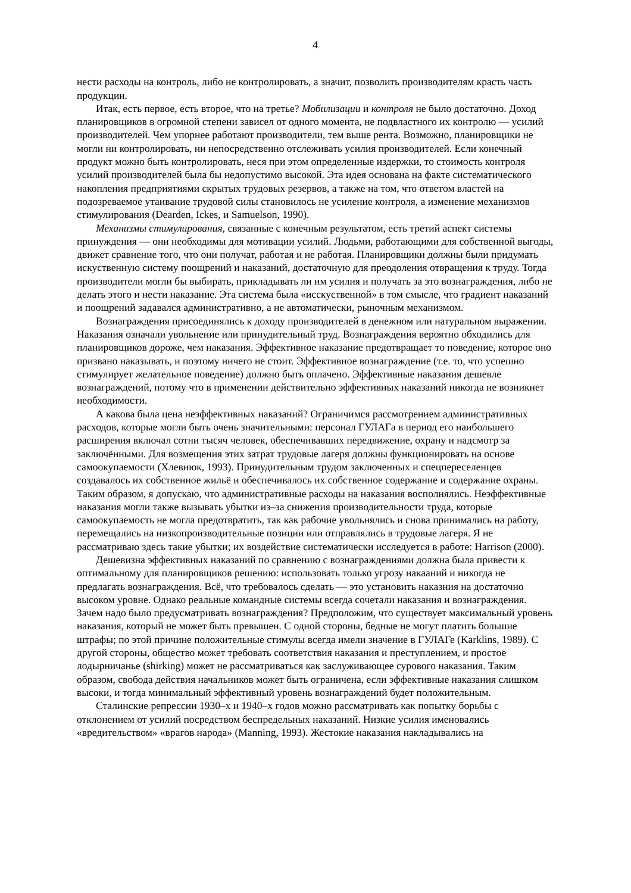4
нести расходы на контроль, либо не контролировать, а значит, позволить производителям красть часть продукции.
Итак, есть первое, есть второе, что на третье? Мобилизации и контроля не было достаточно. Доход планировщиков в огромной степени зависел от одного момента, не подвластного их контролю — усилий производителей. Чем упорнее работают производители, тем выше рента. Возможно, планировщики не могли ни контролировать, ни непосредственно отслеживать усилия производителей. Если конечный продукт можно быть контролировать, неся при этом определенные издержки, то стоимость контроля усилий производителей была бы недопустимо высокой. Эта идея основана на факте систематического накопления предприятиями скрытых трудовых резервов, а также на том, что ответом властей на подозреваемое утаивание трудовой силы становилось не усиление контроля, а изменение механизмов стимулирования (Dearden, Ickes, и Samuelson, 1990).
Механизмы стимулирования, связанные с конечным результатом, есть третий аспект системы принуждения — они необходимы для мотивации усилий. Людьми, работающими для собственной выгоды, движет сравнение того, что они получат, работая и не работая. Планировщики должны были придумать искуственную систему поощрений и наказаний, достаточную для преодоления отвращения к труду. Тогда производители могли бы выбирать, прикладывать ли им усилия и получать за это вознаграждения, либо не делать этого и нести наказание. Эта система была «исскуственной» в том смысле, что градиент наказаний и поощрений задавался административно, а не автоматически, рыночным механизмом.
Вознаграждения присоединялись к доходу производителей в денежном или натуральном выражении. Наказания означали увольнение или принудительный труд. Вознаграждения вероятно обходились для планировщиков дороже, чем наказания. Эффективное наказание предотвращает то поведение, которое оно призвано наказывать, и поэтому ничего не стоит. Эффективное вознаграждение (т.е. то, что успешно стимулирует желательное поведение) должно быть оплачено. Эффективные наказания дешевле вознаграждений, потому что в применении действительно эффективных наказаний никогда не возникнет необходимости.
А какова была цена неэффективных наказаний? Ограничимся рассмотрением административных расходов, которые могли быть очень значительными: персонал ГУЛАГа в период его наибольшего расширения включал сотни тысяч человек, обеспечивавших передвижение, охрану и надсмотр за заключёнными. Для возмещения этих затрат трудовые лагеря должны функционировать на основе самоокупаемости (Хлевнюк, 1993). Принудительным трудом заключенных и спецпереселенцев создавалось их собственное жильё и обеспечивалось их собственное содержание и содержание охраны. Таким образом, я допускаю, что административные расходы на наказания восполнялись. Неэффективные наказания могли также вызывать убытки из–за снижения производительности труда, которые самоокупаемость не могла предотвратить, так как рабочие увольнялись и снова принимались на работу, перемещались на низкопроизводительные позиции или отправлялись в трудовые лагеря. Я не рассматриваю здесь такие убытки; их воздействие систематически исследуется в работе: Harrison (2000).
Дешевизна эффективных наказаний по сравнению с вознаграждениями должна была привести к оптимальному для планировщиков решению: использовать только угрозу накааний и никогда не предлагать вознаграждения. Всё, что требовалось сделать — это установить наказния на достаточно высоком уровне. Однако реальные командные системы всегда сочетали наказания и вознаграждения. Зачем надо было предусматривать вознаграждения? Предположим, что существует максимальный уровень наказания, который не может быть превышен. С одной стороны, бедные не могут платить большие штрафы; по этой причине положительные стимулы всегда имели значение в ГУЛАГе (Karklins, 1989). С другой стороны, общество может требовать соответствия наказания и преступлением, и простое лодырничанье (shirking) может не рассматриваться как заслуживающее сурового наказания. Таким образом, свобода действия начальников может быть ограничена, если эффективные наказания слишком высоки, и тогда минимальный эффективный уровень вознаграждений будет положительным.
Сталинские репрессии 1930–х и 1940–х годов можно рассматривать как попытку борьбы с отклонением от усилий посредством беспредельных наказаний. Низкие усилия именовались «вредительством» «врагов народа» (Manning, 1993). Жестокие наказания накладывались на